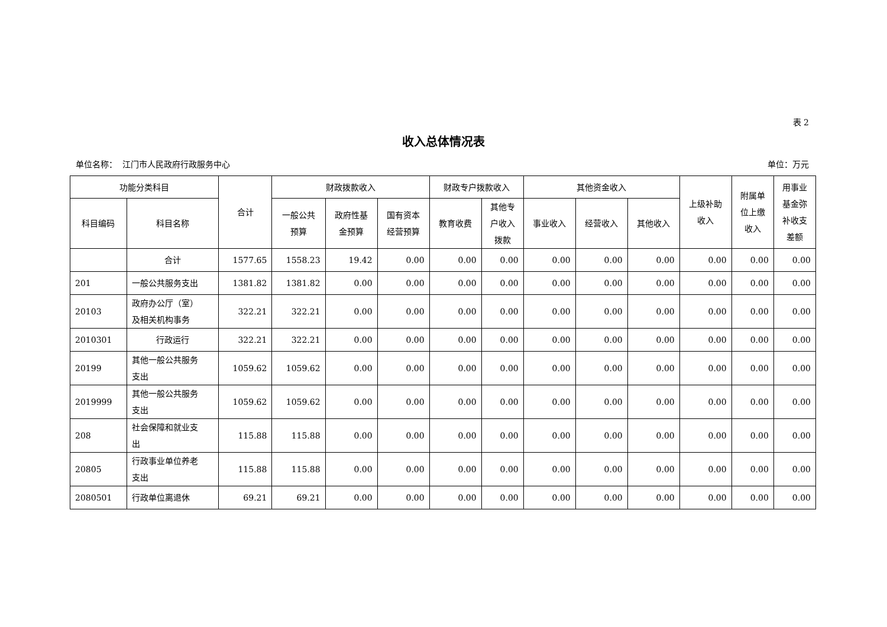表 2
收入总体情况表
单位名称： 江门市人民政府行政服务中心 单位：万元
| 功能分类科目 | | 合计 | 财政拨款收入 | | | 财政专户拨款收入 | | 其他资金收入 | | | 上级补助 收入 | 附属单 位上缴 收入 | 用事业 基金弥 补收支 差额 |
| --- | --- | --- | --- | --- | --- | --- | --- | --- | --- | --- | --- | --- | --- |
| 科目编码 | 科目名称 | | 一般公共 预算 | 政府性基 金预算 | 国有资本 经营预算 | 教育收费 | 其他专 户收入 拨款 | 事业收入 | 经营收入 | 其他收入 | | | |
| | 合计 | 1577.65 | 1558.23 | 19.42 | 0.00 | 0.00 | 0.00 | 0.00 | 0.00 | 0.00 | 0.00 | 0.00 | 0.00 |
| 201 | 一般公共服务支出 | 1381.82 | 1381.82 | 0.00 | 0.00 | 0.00 | 0.00 | 0.00 | 0.00 | 0.00 | 0.00 | 0.00 | 0.00 |
| 20103 | 政府办公厅（室） 及相关机构事务 | 322.21 | 322.21 | 0.00 | 0.00 | 0.00 | 0.00 | 0.00 | 0.00 | 0.00 | 0.00 | 0.00 | 0.00 |
| 2010301 | 行政运行 | 322.21 | 322.21 | 0.00 | 0.00 | 0.00 | 0.00 | 0.00 | 0.00 | 0.00 | 0.00 | 0.00 | 0.00 |
| 20199 | 其他一般公共服务 支出 | 1059.62 | 1059.62 | 0.00 | 0.00 | 0.00 | 0.00 | 0.00 | 0.00 | 0.00 | 0.00 | 0.00 | 0.00 |
| 2019999 | 其他一般公共服务 支出 | 1059.62 | 1059.62 | 0.00 | 0.00 | 0.00 | 0.00 | 0.00 | 0.00 | 0.00 | 0.00 | 0.00 | 0.00 |
| 208 | 社会保障和就业支 出 | 115.88 | 115.88 | 0.00 | 0.00 | 0.00 | 0.00 | 0.00 | 0.00 | 0.00 | 0.00 | 0.00 | 0.00 |
| 20805 | 行政事业单位养老 支出 | 115.88 | 115.88 | 0.00 | 0.00 | 0.00 | 0.00 | 0.00 | 0.00 | 0.00 | 0.00 | 0.00 | 0.00 |
| 2080501 | 行政单位离退休 | 69.21 | 69.21 | 0.00 | 0.00 | 0.00 | 0.00 | 0.00 | 0.00 | 0.00 | 0.00 | 0.00 | 0.00 |